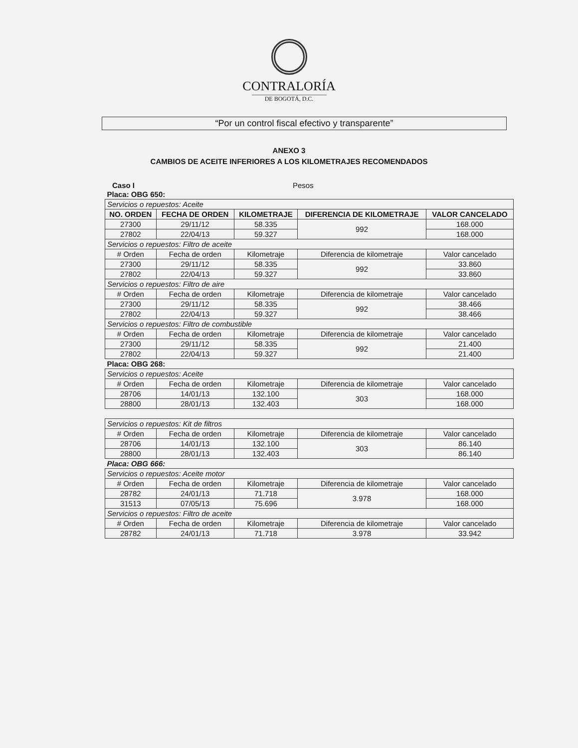CONTRALORÍA
DE BOGOTÁ, D.C.
“Por un control fiscal efectivo y transparente”
ANEXO 3
CAMBIOS DE ACEITE INFERIORES A LOS KILOMETRAJES RECOMENDADOS
Caso I Pesos
| Placa: OBG 650: | | | | |
| Servicios o repuestos: Aceite | | | | |
| NO. ORDEN | FECHA DE ORDEN | KILOMETRAJE | DIFERENCIA DE KILOMETRAJE | VALOR CANCELADO |
| 27300 | 29/11/12 | 58.335 | 992 | 168.000 |
| 27802 | 22/04/13 | 59.327 | | 168.000 |
| Servicios o repuestos: Filtro de aceite | | | | |
| # Orden | Fecha de orden | Kilometraje | Diferencia de kilometraje | Valor cancelado |
| 27300 | 29/11/12 | 58.335 | 992 | 33.860 |
| 27802 | 22/04/13 | 59.327 | | 33.860 |
| Servicios o repuestos: Filtro de aire | | | | |
| # Orden | Fecha de orden | Kilometraje | Diferencia de kilometraje | Valor cancelado |
| 27300 | 29/11/12 | 58.335 | 992 | 38.466 |
| 27802 | 22/04/13 | 59.327 | | 38.466 |
| Servicios o repuestos: Filtro de combustible | | | | |
| # Orden | Fecha de orden | Kilometraje | Diferencia de kilometraje | Valor cancelado |
| 27300 | 29/11/12 | 58.335 | 992 | 21.400 |
| 27802 | 22/04/13 | 59.327 | | 21.400 |
| Placa: OBG 268: | | | | |
| Servicios o repuestos: Aceite | | | | |
| # Orden | Fecha de orden | Kilometraje | Diferencia de kilometraje | Valor cancelado |
| 28706 | 14/01/13 | 132.100 | 303 | 168.000 |
| 28800 | 28/01/13 | 132.403 | | 168.000 |
| Servicios o repuestos: Kit de filtros | | | | |
| # Orden | Fecha de orden | Kilometraje | Diferencia de kilometraje | Valor cancelado |
| 28706 | 14/01/13 | 132.100 | 303 | 86.140 |
| 28800 | 28/01/13 | 132.403 | | 86.140 |
| Placa: OBG 666: | | | | |
| Servicios o repuestos: Aceite motor | | | | |
| # Orden | Fecha de orden | Kilometraje | Diferencia de kilometraje | Valor cancelado |
| 28782 | 24/01/13 | 71.718 | 3.978 | 168.000 |
| 31513 | 07/05/13 | 75.696 | | 168.000 |
| Servicios o repuestos: Filtro de aceite | | | | |
| # Orden | Fecha de orden | Kilometraje | Diferencia de kilometraje | Valor cancelado |
| 28782 | 24/01/13 | 71.718 | 3.978 | 33.942 |